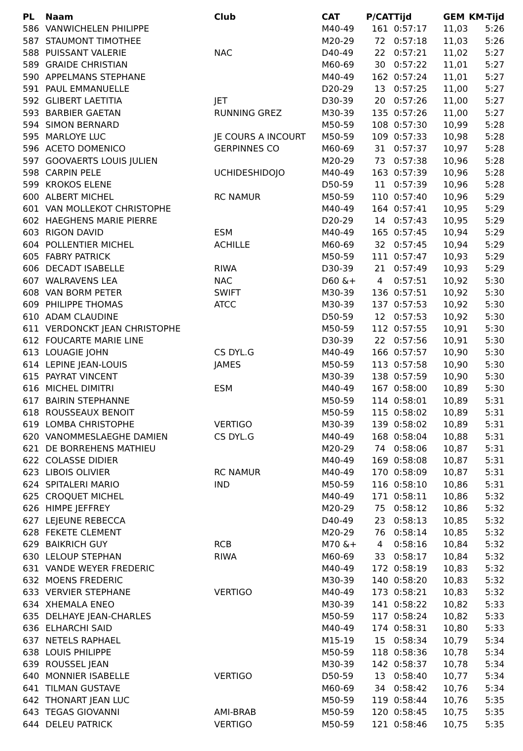| PL | Naam | Club | CAT | P/CAT | Tijd | GEM | KM-Tijd |
| --- | --- | --- | --- | --- | --- | --- | --- |
| 586 | VANWICHELEN PHILIPPE | | M40-49 | 161 | 0:57:17 | 11,03 | 5:26 |
| 587 | STAUMONT TIMOTHEE | | M20-29 | 72 | 0:57:18 | 11,03 | 5:26 |
| 588 | PUISSANT VALERIE | NAC | D40-49 | 22 | 0:57:21 | 11,02 | 5:27 |
| 589 | GRAIDE CHRISTIAN | | M60-69 | 30 | 0:57:22 | 11,01 | 5:27 |
| 590 | APPELMANS STEPHANE | | M40-49 | 162 | 0:57:24 | 11,01 | 5:27 |
| 591 | PAUL EMMANUELLE | | D20-29 | 13 | 0:57:25 | 11,00 | 5:27 |
| 592 | GLIBERT LAETITIA | JET | D30-39 | 20 | 0:57:26 | 11,00 | 5:27 |
| 593 | BARBIER GAETAN | RUNNING GREZ | M30-39 | 135 | 0:57:26 | 11,00 | 5:27 |
| 594 | SIMON BERNARD | | M50-59 | 108 | 0:57:30 | 10,99 | 5:28 |
| 595 | MARLOYE LUC | JE COURS A INCOURT | M50-59 | 109 | 0:57:33 | 10,98 | 5:28 |
| 596 | ACETO DOMENICO | GERPINNES CO | M60-69 | 31 | 0:57:37 | 10,97 | 5:28 |
| 597 | GOOVAERTS LOUIS JULIEN | | M20-29 | 73 | 0:57:38 | 10,96 | 5:28 |
| 598 | CARPIN PELE | UCHIDESHIDOJO | M40-49 | 163 | 0:57:39 | 10,96 | 5:28 |
| 599 | KROKOS ELENE | | D50-59 | 11 | 0:57:39 | 10,96 | 5:28 |
| 600 | ALBERT MICHEL | RC NAMUR | M50-59 | 110 | 0:57:40 | 10,96 | 5:29 |
| 601 | VAN MOLLEKOT CHRISTOPHE | | M40-49 | 164 | 0:57:41 | 10,95 | 5:29 |
| 602 | HAEGHENS MARIE PIERRE | | D20-29 | 14 | 0:57:43 | 10,95 | 5:29 |
| 603 | RIGON DAVID | ESM | M40-49 | 165 | 0:57:45 | 10,94 | 5:29 |
| 604 | POLLENTIER MICHEL | ACHILLE | M60-69 | 32 | 0:57:45 | 10,94 | 5:29 |
| 605 | FABRY PATRICK | | M50-59 | 111 | 0:57:47 | 10,93 | 5:29 |
| 606 | DECADT ISABELLE | RIWA | D30-39 | 21 | 0:57:49 | 10,93 | 5:29 |
| 607 | WALRAVENS LEA | NAC | D60 &+ | 4 | 0:57:51 | 10,92 | 5:30 |
| 608 | VAN BORM PETER | SWIFT | M30-39 | 136 | 0:57:51 | 10,92 | 5:30 |
| 609 | PHILIPPE THOMAS | ATCC | M30-39 | 137 | 0:57:53 | 10,92 | 5:30 |
| 610 | ADAM CLAUDINE | | D50-59 | 12 | 0:57:53 | 10,92 | 5:30 |
| 611 | VERDONCKT JEAN CHRISTOPHE | | M50-59 | 112 | 0:57:55 | 10,91 | 5:30 |
| 612 | FOUCARTE MARIE LINE | | D30-39 | 22 | 0:57:56 | 10,91 | 5:30 |
| 613 | LOUAGIE JOHN | CS DYL.G | M40-49 | 166 | 0:57:57 | 10,90 | 5:30 |
| 614 | LEPINE JEAN-LOUIS | JAMES | M50-59 | 113 | 0:57:58 | 10,90 | 5:30 |
| 615 | PAYRAT VINCENT | | M30-39 | 138 | 0:57:59 | 10,90 | 5:30 |
| 616 | MICHEL DIMITRI | ESM | M40-49 | 167 | 0:58:00 | 10,89 | 5:30 |
| 617 | BAIRIN STEPHANNE | | M50-59 | 114 | 0:58:01 | 10,89 | 5:31 |
| 618 | ROUSSEAUX BENOIT | | M50-59 | 115 | 0:58:02 | 10,89 | 5:31 |
| 619 | LOMBA CHRISTOPHE | VERTIGO | M30-39 | 139 | 0:58:02 | 10,89 | 5:31 |
| 620 | VANOMMESLAEGHE DAMIEN | CS DYL.G | M40-49 | 168 | 0:58:04 | 10,88 | 5:31 |
| 621 | DE BORREHENS MATHIEU | | M20-29 | 74 | 0:58:06 | 10,87 | 5:31 |
| 622 | COLASSE DIDIER | | M40-49 | 169 | 0:58:08 | 10,87 | 5:31 |
| 623 | LIBOIS OLIVIER | RC NAMUR | M40-49 | 170 | 0:58:09 | 10,87 | 5:31 |
| 624 | SPITALERI MARIO | IND | M50-59 | 116 | 0:58:10 | 10,86 | 5:31 |
| 625 | CROQUET MICHEL | | M40-49 | 171 | 0:58:11 | 10,86 | 5:32 |
| 626 | HIMPE JEFFREY | | M20-29 | 75 | 0:58:12 | 10,86 | 5:32 |
| 627 | LEJEUNE REBECCA | | D40-49 | 23 | 0:58:13 | 10,85 | 5:32 |
| 628 | FEKETE CLEMENT | | M20-29 | 76 | 0:58:14 | 10,85 | 5:32 |
| 629 | BAIKRICH GUY | RCB | M70 &+ | 4 | 0:58:16 | 10,84 | 5:32 |
| 630 | LELOUP STEPHAN | RIWA | M60-69 | 33 | 0:58:17 | 10,84 | 5:32 |
| 631 | VANDE WEYER FREDERIC | | M40-49 | 172 | 0:58:19 | 10,83 | 5:32 |
| 632 | MOENS FREDERIC | | M30-39 | 140 | 0:58:20 | 10,83 | 5:32 |
| 633 | VERVIER STEPHANE | VERTIGO | M40-49 | 173 | 0:58:21 | 10,83 | 5:32 |
| 634 | XHEMALA ENEO | | M30-39 | 141 | 0:58:22 | 10,82 | 5:33 |
| 635 | DELHAYE JEAN-CHARLES | | M50-59 | 117 | 0:58:24 | 10,82 | 5:33 |
| 636 | ELHARCHI SAID | | M40-49 | 174 | 0:58:31 | 10,80 | 5:33 |
| 637 | NETELS RAPHAEL | | M15-19 | 15 | 0:58:34 | 10,79 | 5:34 |
| 638 | LOUIS PHILIPPE | | M50-59 | 118 | 0:58:36 | 10,78 | 5:34 |
| 639 | ROUSSEL JEAN | | M30-39 | 142 | 0:58:37 | 10,78 | 5:34 |
| 640 | MONNIER ISABELLE | VERTIGO | D50-59 | 13 | 0:58:40 | 10,77 | 5:34 |
| 641 | TILMAN GUSTAVE | | M60-69 | 34 | 0:58:42 | 10,76 | 5:34 |
| 642 | THONART JEAN LUC | | M50-59 | 119 | 0:58:44 | 10,76 | 5:35 |
| 643 | TEGAS GIOVANNI | AMI-BRAB | M50-59 | 120 | 0:58:45 | 10,75 | 5:35 |
| 644 | DELEU PATRICK | VERTIGO | M50-59 | 121 | 0:58:46 | 10,75 | 5:35 |